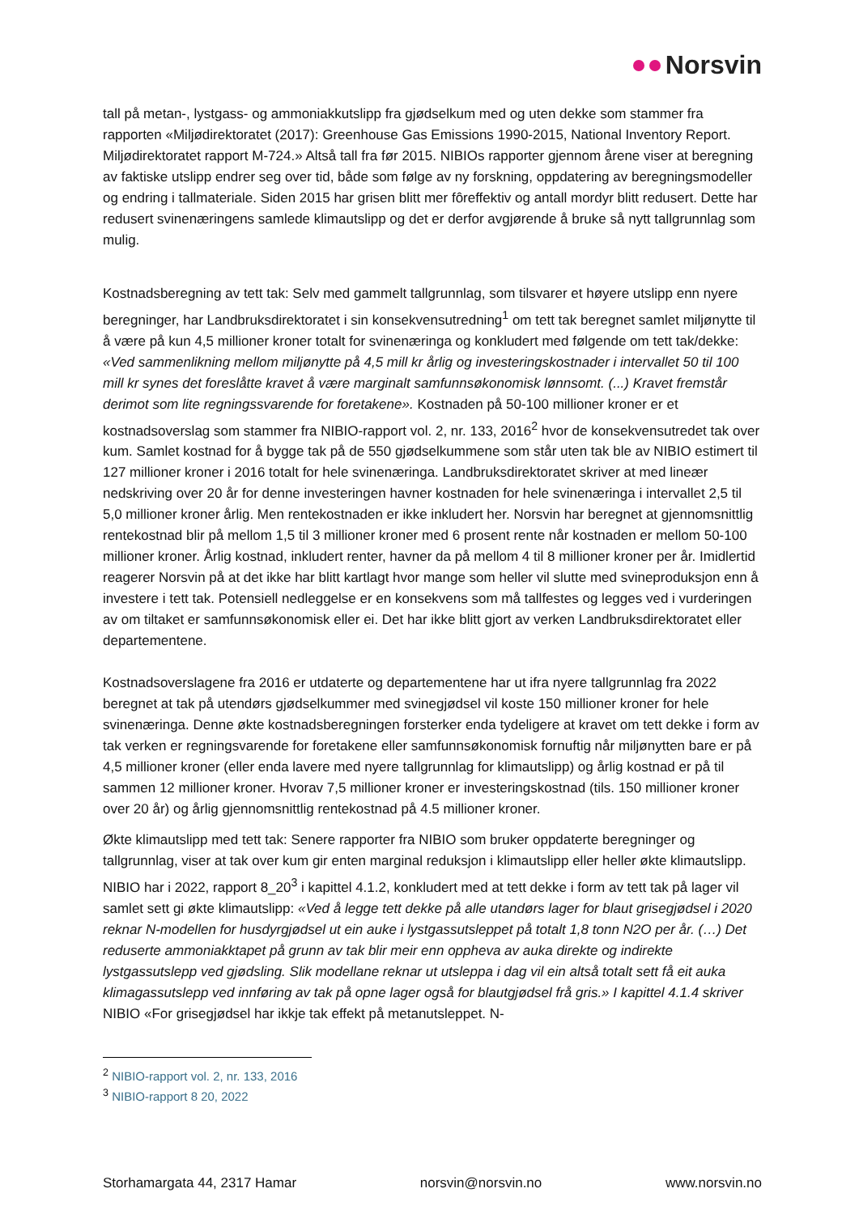Norsvin
tall på metan-, lystgass- og ammoniakkutslipp fra gjødselkum med og uten dekke som stammer fra rapporten «Miljødirektoratet (2017): Greenhouse Gas Emissions 1990-2015, National Inventory Report. Miljødirektoratet rapport M-724.» Altså tall fra før 2015. NIBIOs rapporter gjennom årene viser at beregning av faktiske utslipp endrer seg over tid, både som følge av ny forskning, oppdatering av beregningsmodeller og endring i tallmateriale. Siden 2015 har grisen blitt mer fôreffektiv og antall mordyr blitt redusert. Dette har redusert svinenæringens samlede klimautslipp og det er derfor avgjørende å bruke så nytt tallgrunnlag som mulig.
Kostnadsberegning av tett tak: Selv med gammelt tallgrunnlag, som tilsvarer et høyere utslipp enn nyere beregninger, har Landbruksdirektoratet i sin konsekvensutredning<sup>1</sup> om tett tak beregnet samlet miljønytte til å være på kun 4,5 millioner kroner totalt for svinenæringa og konkludert med følgende om tett tak/dekke: «Ved sammenlikning mellom miljønytte på 4,5 mill kr årlig og investeringskostnader i intervallet 50 til 100 mill kr synes det foreslåtte kravet å være marginalt samfunnsøkonomisk lønnsomt. (...) Kravet fremstår derimot som lite regningssvarende for foretakene». Kostnaden på 50-100 millioner kroner er et kostnadsoverslag som stammer fra NIBIO-rapport vol. 2, nr. 133, 2016<sup>2</sup> hvor de konsekvensutredet tak over kum. Samlet kostnad for å bygge tak på de 550 gjødselkummene som står uten tak ble av NIBIO estimert til 127 millioner kroner i 2016 totalt for hele svinenæringa. Landbruksdirektoratet skriver at med lineær nedskriving over 20 år for denne investeringen havner kostnaden for hele svinenæringa i intervallet 2,5 til 5,0 millioner kroner årlig. Men rentekostnaden er ikke inkludert her. Norsvin har beregnet at gjennomsnittlig rentekostnad blir på mellom 1,5 til 3 millioner kroner med 6 prosent rente når kostnaden er mellom 50-100 millioner kroner. Årlig kostnad, inkludert renter, havner da på mellom 4 til 8 millioner kroner per år. Imidlertid reagerer Norsvin på at det ikke har blitt kartlagt hvor mange som heller vil slutte med svineproduksjon enn å investere i tett tak. Potensiell nedleggelse er en konsekvens som må tallfestes og legges ved i vurderingen av om tiltaket er samfunnsøkonomisk eller ei. Det har ikke blitt gjort av verken Landbruksdirektoratet eller departementene.
Kostnadsoverslagene fra 2016 er utdaterte og departementene har ut ifra nyere tallgrunnlag fra 2022 beregnet at tak på utendørs gjødselkummer med svinegjødsel vil koste 150 millioner kroner for hele svinenæringa. Denne økte kostnadsberegningen forsterker enda tydeligere at kravet om tett dekke i form av tak verken er regningsvarende for foretakene eller samfunnsøkonomisk fornuftig når miljønytten bare er på 4,5 millioner kroner (eller enda lavere med nyere tallgrunnlag for klimautslipp) og årlig kostnad er på til sammen 12 millioner kroner. Hvorav 7,5 millioner kroner er investeringskostnad (tils. 150 millioner kroner over 20 år) og årlig gjennomsnittlig rentekostnad på 4.5 millioner kroner.
Økte klimautslipp med tett tak: Senere rapporter fra NIBIO som bruker oppdaterte beregninger og tallgrunnlag, viser at tak over kum gir enten marginal reduksjon i klimautslipp eller heller økte klimautslipp. NIBIO har i 2022, rapport 8_20<sup>3</sup> i kapittel 4.1.2, konkludert med at tett dekke i form av tett tak på lager vil samlet sett gi økte klimautslipp: «Ved å legge tett dekke på alle utandørs lager for blaut grisegjødsel i 2020 reknar N-modellen for husdyrgjødsel ut ein auke i lystgassutsleppet på totalt 1,8 tonn N2O per år. (…) Det reduserte ammoniakktapet på grunn av tak blir meir enn oppheva av auka direkte og indirekte lystgassutslepp ved gjødsling. Slik modellane reknar ut utsleppa i dag vil ein altså totalt sett få eit auka klimagassutslepp ved innføring av tak på opne lager også for blautgjødsel frå gris.» I kapittel 4.1.4 skriver NIBIO «For grisegjødsel har ikkje tak effekt på metanutsleppet. N-
<sup>2</sup> NIBIO-rapport vol. 2, nr. 133, 2016
<sup>3</sup> NIBIO-rapport 8 20, 2022
Storhamargata 44, 2317 Hamar norsvin@norsvin.no www.norsvin.no